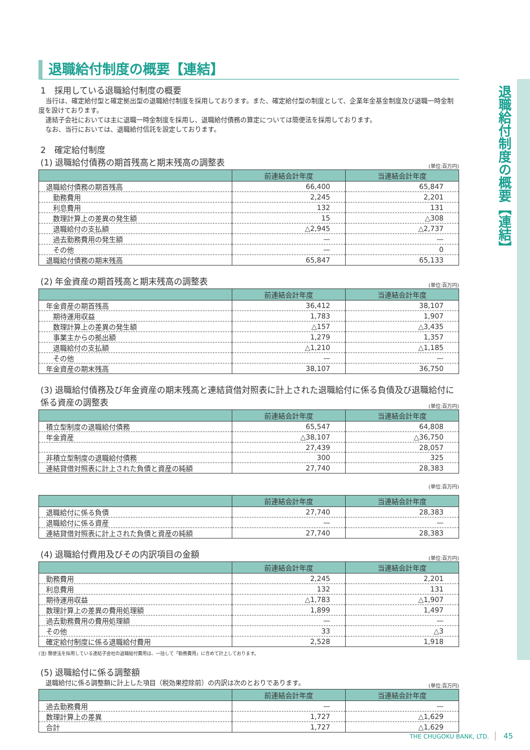退職給付制度の概要【連結】
退職給付制度の概要【連結】
1　採用している退職給付制度の概要
当行は、確定給付型と確定拠出型の退職給付制度を採用しております。また、確定給付型の制度として、企業年金基金制度及び退職一時金制度を設けております。
連結子会社においては主に退職一時金制度を採用し、退職給付債務の算定については簡便法を採用しております。
なお、当行においては、退職給付信託を設定しております。
2　確定給付制度
(1) 退職給付債務の期首残高と期末残高の調整表
(単位:百万円)
| | 前連結会計年度 | 当連結会計年度 |
| --- | --- | --- |
| 退職給付債務の期首残高 | 66,400 | 65,847 |
| 勤務費用 | 2,245 | 2,201 |
| 利息費用 | 132 | 131 |
| 数理計算上の差異の発生額 | 15 | △308 |
| 退職給付の支払額 | △2,945 | △2,737 |
| 過去勤務費用の発生額 | — | — |
| その他 | — | 0 |
| 退職給付債務の期末残高 | 65,847 | 65,133 |
(2) 年金資産の期首残高と期末残高の調整表
(単位:百万円)
| | 前連結会計年度 | 当連結会計年度 |
| --- | --- | --- |
| 年金資産の期首残高 | 36,412 | 38,107 |
| 期待運用収益 | 1,783 | 1,907 |
| 数理計算上の差異の発生額 | △157 | △3,435 |
| 事業主からの拠出額 | 1,279 | 1,357 |
| 退職給付の支払額 | △1,210 | △1,185 |
| その他 | — | — |
| 年金資産の期末残高 | 38,107 | 36,750 |
(3) 退職給付債務及び年金資産の期末残高と連結貸借対照表に計上された退職給付に係る負債及び退職給付に係る資産の調整表
(単位:百万円)
| | 前連結会計年度 | 当連結会計年度 |
| --- | --- | --- |
| 積立型制度の退職給付債務 | 65,547 | 64,808 |
| 年金資産 | △38,107 | △36,750 |
| | 27,439 | 28,057 |
| 非積立型制度の退職給付債務 | 300 | 325 |
| 連結貸借対照表に計上された負債と資産の純額 | 27,740 | 28,383 |
(単位:百万円)
| | 前連結会計年度 | 当連結会計年度 |
| --- | --- | --- |
| 退職給付に係る負債 | 27,740 | 28,383 |
| 退職給付に係る資産 | — | — |
| 連結貸借対照表に計上された負債と資産の純額 | 27,740 | 28,383 |
(4) 退職給付費用及びその内訳項目の金額
(単位:百万円)
| | 前連結会計年度 | 当連結会計年度 |
| --- | --- | --- |
| 勤務費用 | 2,245 | 2,201 |
| 利息費用 | 132 | 131 |
| 期待運用収益 | △1,783 | △1,907 |
| 数理計算上の差異の費用処理額 | 1,899 | 1,497 |
| 過去勤務費用の費用処理額 | — | — |
| その他 | 33 | △3 |
| 確定給付制度に係る退職給付費用 | 2,528 | 1,918 |
(注) 簡便法を採用している連結子会社の退職給付費用は、一括して「勤務費用」に含めて計上しております。
(5) 退職給付に係る調整額
退職給付に係る調整額に計上した項目（税効果控除前）の内訳は次のとおりであります。
(単位:百万円)
| | 前連結会計年度 | 当連結会計年度 |
| --- | --- | --- |
| 過去勤務費用 | — | — |
| 数理計算上の差異 | 1,727 | △1,629 |
| 合計 | 1,727 | △1,629 |
THE CHUGOKU BANK, LTD. 45